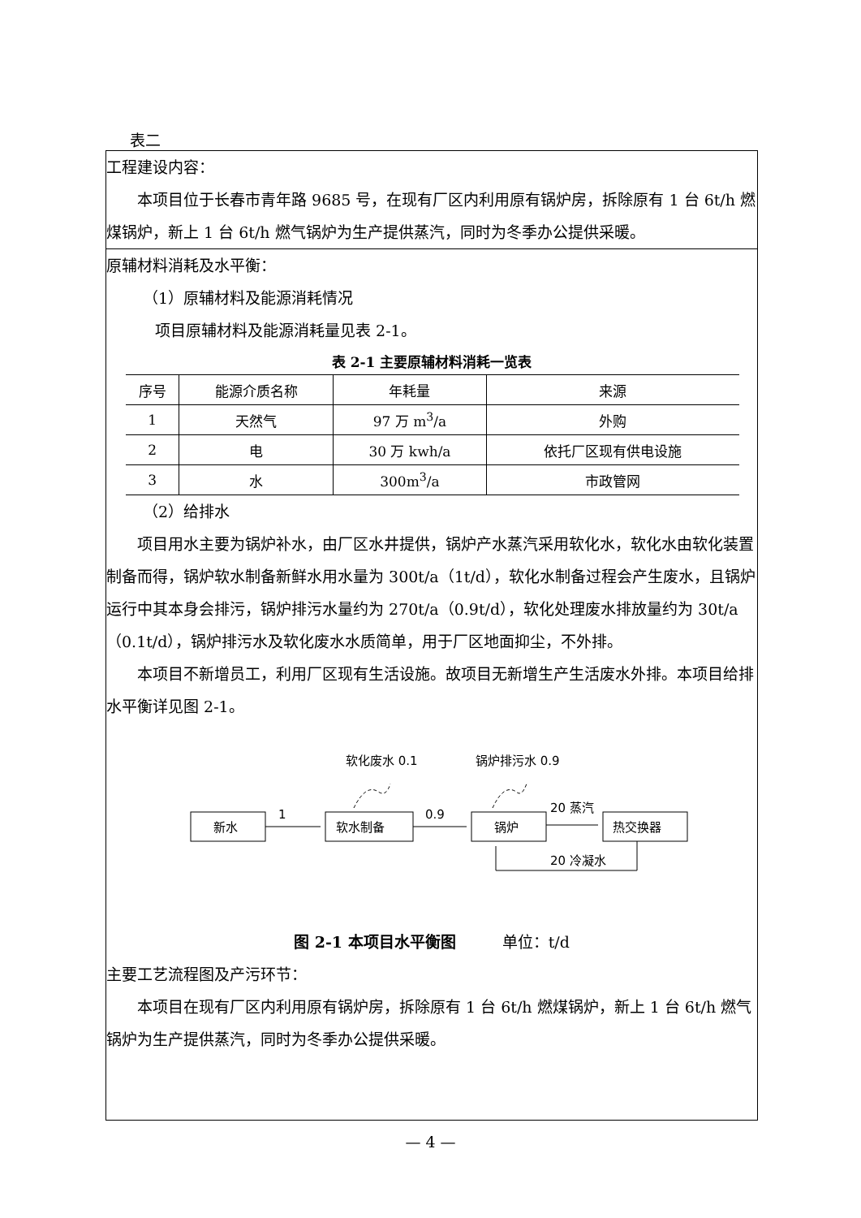表二
工程建设内容：
本项目位于长春市青年路 9685 号，在现有厂区内利用原有锅炉房，拆除原有 1 台 6t/h 燃煤锅炉，新上 1 台 6t/h 燃气锅炉为生产提供蒸汽，同时为冬季办公提供采暖。
原辅材料消耗及水平衡：
（1）原辅材料及能源消耗情况
项目原辅材料及能源消耗量见表 2-1。
表 2-1 主要原辅材料消耗一览表
| 序号 | 能源介质名称 | 年耗量 | 来源 |
| --- | --- | --- | --- |
| 1 | 天然气 | 97 万 m<sup>3</sup>/a | 外购 |
| 2 | 电 | 30 万 kwh/a | 依托厂区现有供电设施 |
| 3 | 水 | 300m<sup>3</sup>/a | 市政管网 |
（2）给排水
项目用水主要为锅炉补水，由厂区水井提供，锅炉产水蒸汽采用软化水，软化水由软化装置制备而得，锅炉软水制备新鲜水用水量为 300t/a（1t/d），软化水制备过程会产生废水，且锅炉运行中其本身会排污，锅炉排污水量约为 270t/a（0.9t/d），软化处理废水排放量约为 30t/a（0.1t/d），锅炉排污水及软化废水水质简单，用于厂区地面抑尘，不外排。
本项目不新增员工，利用厂区现有生活设施。故项目无新增生产生活废水外排。本项目给排水平衡详见图 2-1。
软化废水 0.1
锅炉排污水 0.9
新水
软水制备
锅炉
热交换器
1
0.9
20 蒸汽
20 冷凝水
图 2-1 本项目水平衡图　　　单位：t/d
主要工艺流程图及产污环节：
本项目在现有厂区内利用原有锅炉房，拆除原有 1 台 6t/h 燃煤锅炉，新上 1 台 6t/h 燃气锅炉为生产提供蒸汽，同时为冬季办公提供采暖。
— 4 —